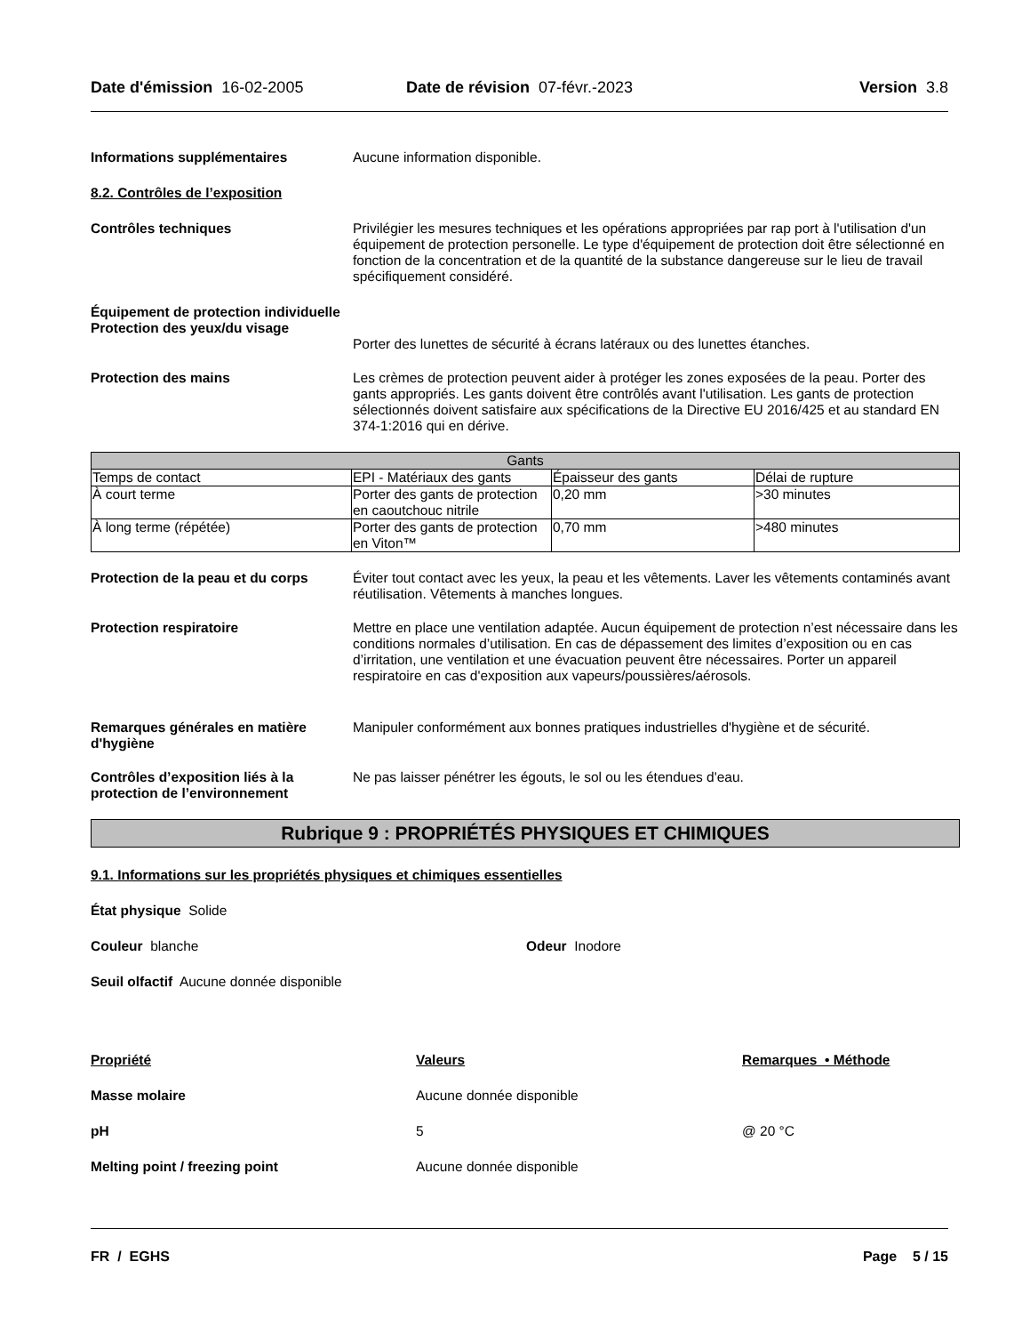Date d'émission 16-02-2005 Date de révision 07-févr.-2023
Version 3.8
Informations supplémentaires Aucune information disponible.
8.2. Contrôles de l’exposition
Contrôles techniques Privilégier les mesures techniques et les opérations appropriées par rap port à l'utilisation d'un équipement de protection personelle. Le type d'équipement de protection doit être sélectionné en fonction de la concentration et de la quantité de la substance dangereuse sur le lieu de travail spécifiquement considéré.
Équipement de protection individuelle
Protection des yeux/du visage
Porter des lunettes de sécurité à écrans latéraux ou des lunettes étanches.
Protection des mains Les crèmes de protection peuvent aider à protéger les zones exposées de la peau. Porter des gants appropriés. Les gants doivent être contrôlés avant l'utilisation. Les gants de protection sélectionnés doivent satisfaire aux spécifications de la Directive EU 2016/425 et au standard EN 374-1:2016 qui en dérive.
| Gants | | | |
| --- | --- | --- | --- |
| Temps de contact | EPI - Matériaux des gants | Épaisseur des gants | Délai de rupture |
| À court terme | Porter des gants de protection en caoutchouc nitrile | 0,20 mm | >30 minutes |
| À long terme (répétée) | Porter des gants de protection en Viton™ | 0,70 mm | >480 minutes |
Protection de la peau et du corps
Éviter tout contact avec les yeux, la peau et les vêtements. Laver les vêtements contaminés avant réutilisation. Vêtements à manches longues.
Protection respiratoire Mettre en place une ventilation adaptée. Aucun équipement de protection n’est nécessaire dans les conditions normales d’utilisation. En cas de dépassement des limites d’exposition ou en cas d’irritation, une ventilation et une évacuation peuvent être nécessaires. Porter un appareil respiratoire en cas d'exposition aux vapeurs/poussières/aérosols.
Remarques générales en matière d'hygiène
Manipuler conformément aux bonnes pratiques industrielles d'hygiène et de sécurité.
Contrôles d’exposition liés à la protection de l’environnement
Ne pas laisser pénétrer les égouts, le sol ou les étendues d'eau.
Rubrique 9 : PROPRIÉTÉS PHYSIQUES ET CHIMIQUES
9.1. Informations sur les propriétés physiques et chimiques essentielles
État physique Solide
Couleur blanche Odeur Inodore
Seuil olfactif Aucune donnée disponible
Propriété Valeurs Remarques • Méthode
Masse molaire Aucune donnée disponible
pH 5 @ 20 °C
Melting point / freezing point Aucune donnée disponible
FR / EGHS Page 5 / 15